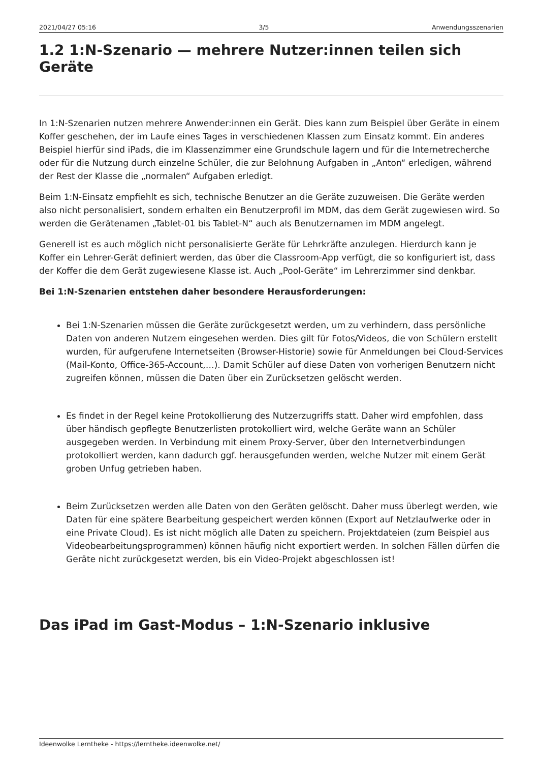2021/04/27 05:16 3/5 Anwendungsszenarien
1.2 1:N-Szenario — mehrere Nutzer:innen teilen sich Geräte
In 1:N-Szenarien nutzen mehrere Anwender:innen ein Gerät. Dies kann zum Beispiel über Geräte in einem Koffer geschehen, der im Laufe eines Tages in verschiedenen Klassen zum Einsatz kommt. Ein anderes Beispiel hierfür sind iPads, die im Klassenzimmer eine Grundschule lagern und für die Internetrecherche oder für die Nutzung durch einzelne Schüler, die zur Belohnung Aufgaben in „Anton“ erledigen, während der Rest der Klasse die „normalen“ Aufgaben erledigt.
Beim 1:N-Einsatz empfiehlt es sich, technische Benutzer an die Geräte zuzuweisen. Die Geräte werden also nicht personalisiert, sondern erhalten ein Benutzerprofil im MDM, das dem Gerät zugewiesen wird. So werden die Gerätenamen „Tablet-01 bis Tablet-N“ auch als Benutzernamen im MDM angelegt.
Generell ist es auch möglich nicht personalisierte Geräte für Lehrkräfte anzulegen. Hierdurch kann je Koffer ein Lehrer-Gerät definiert werden, das über die Classroom-App verfügt, die so konfiguriert ist, dass der Koffer die dem Gerät zugewiesene Klasse ist. Auch „Pool-Geräte“ im Lehrerzimmer sind denkbar.
Bei 1:N-Szenarien entstehen daher besondere Herausforderungen:
Bei 1:N-Szenarien müssen die Geräte zurückgesetzt werden, um zu verhindern, dass persönliche Daten von anderen Nutzern eingesehen werden. Dies gilt für Fotos/Videos, die von Schülern erstellt wurden, für aufgerufene Internetseiten (Browser-Historie) sowie für Anmeldungen bei Cloud-Services (Mail-Konto, Office-365-Account,…). Damit Schüler auf diese Daten von vorherigen Benutzern nicht zugreifen können, müssen die Daten über ein Zurücksetzen gelöscht werden.
Es findet in der Regel keine Protokollierung des Nutzerzugriffs statt. Daher wird empfohlen, dass über händisch gepflegte Benutzerlisten protokolliert wird, welche Geräte wann an Schüler ausgegeben werden. In Verbindung mit einem Proxy-Server, über den Internetverbindungen protokolliert werden, kann dadurch ggf. herausgefunden werden, welche Nutzer mit einem Gerät groben Unfug getrieben haben.
Beim Zurücksetzen werden alle Daten von den Geräten gelöscht. Daher muss überlegt werden, wie Daten für eine spätere Bearbeitung gespeichert werden können (Export auf Netzlaufwerke oder in eine Private Cloud). Es ist nicht möglich alle Daten zu speichern. Projektdateien (zum Beispiel aus Videobearbeitungsprogrammen) können häufig nicht exportiert werden. In solchen Fällen dürfen die Geräte nicht zurückgesetzt werden, bis ein Video-Projekt abgeschlossen ist!
Das iPad im Gast-Modus – 1:N-Szenario inklusive
Ideenwolke Lerntheke - https://lerntheke.ideenwolke.net/